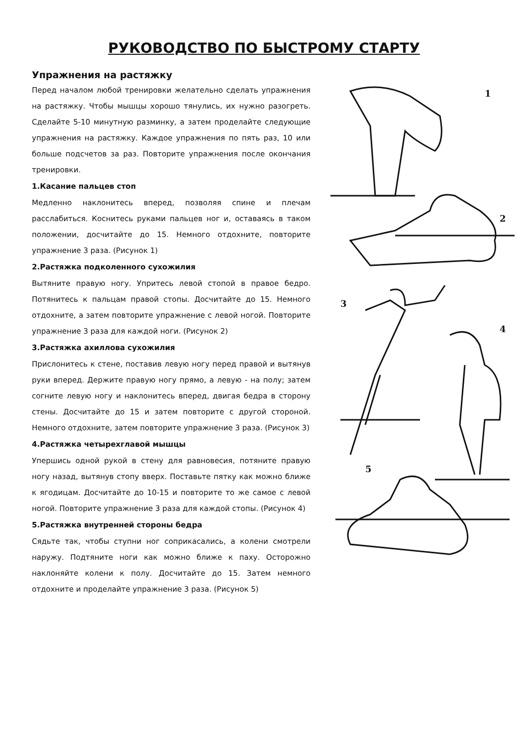РУКОВОДСТВО ПО БЫСТРОМУ СТАРТУ
Упражнения на растяжку
Перед началом любой тренировки желательно сделать упражнения на растяжку. Чтобы мышцы хорошо тянулись, их нужно разогреть. Сделайте 5-10 минутную разминку, а затем проделайте следующие упражнения на растяжку. Каждое упражнения по пять раз, 10 или больше подсчетов за раз. Повторите упражнения после окончания тренировки.
1.Касание пальцев стоп
Медленно наклонитесь вперед, позволяя спине и плечам расслабиться. Коснитесь руками пальцев ног и, оставаясь в таком положении, досчитайте до 15. Немного отдохните, повторите упражнение 3 раза. (Рисунок 1)
2.Растяжка подколенного сухожилия
Вытяните правую ногу. Упритесь левой стопой в правое бедро. Потянитесь к пальцам правой стопы. Досчитайте до 15. Немного отдохните, а затем повторите упражнение с левой ногой. Повторите упражнение 3 раза для каждой ноги. (Рисунок 2)
3.Растяжка ахиллова сухожилия
Прислонитесь к стене, поставив левую ногу перед правой и вытянув руки вперед. Держите правую ногу прямо, а левую - на полу; затем согните левую ногу и наклонитесь вперед, двигая бедра в сторону стены. Досчитайте до 15 и затем повторите с другой стороной. Немного отдохните, затем повторите упражнение 3 раза. (Рисунок 3)
4.Растяжка четырехглавой мышцы
Упершись одной рукой в стену для равновесия, потяните правую ногу назад, вытянув стопу вверх. Поставьте пятку как можно ближе к ягодицам. Досчитайте до 10-15 и повторите то же самое с левой ногой. Повторите упражнение 3 раза для каждой стопы. (Рисунок 4)
5.Растяжка внутренней стороны бедра
Сядьте так, чтобы ступни ног соприкасались, а колени смотрели наружу. Подтяните ноги как можно ближе к паху. Осторожно наклоняйте колени к полу. Досчитайте до 15. Затем немного отдохните и проделайте упражнение 3 раза. (Рисунок 5)
1
2
3
4
5